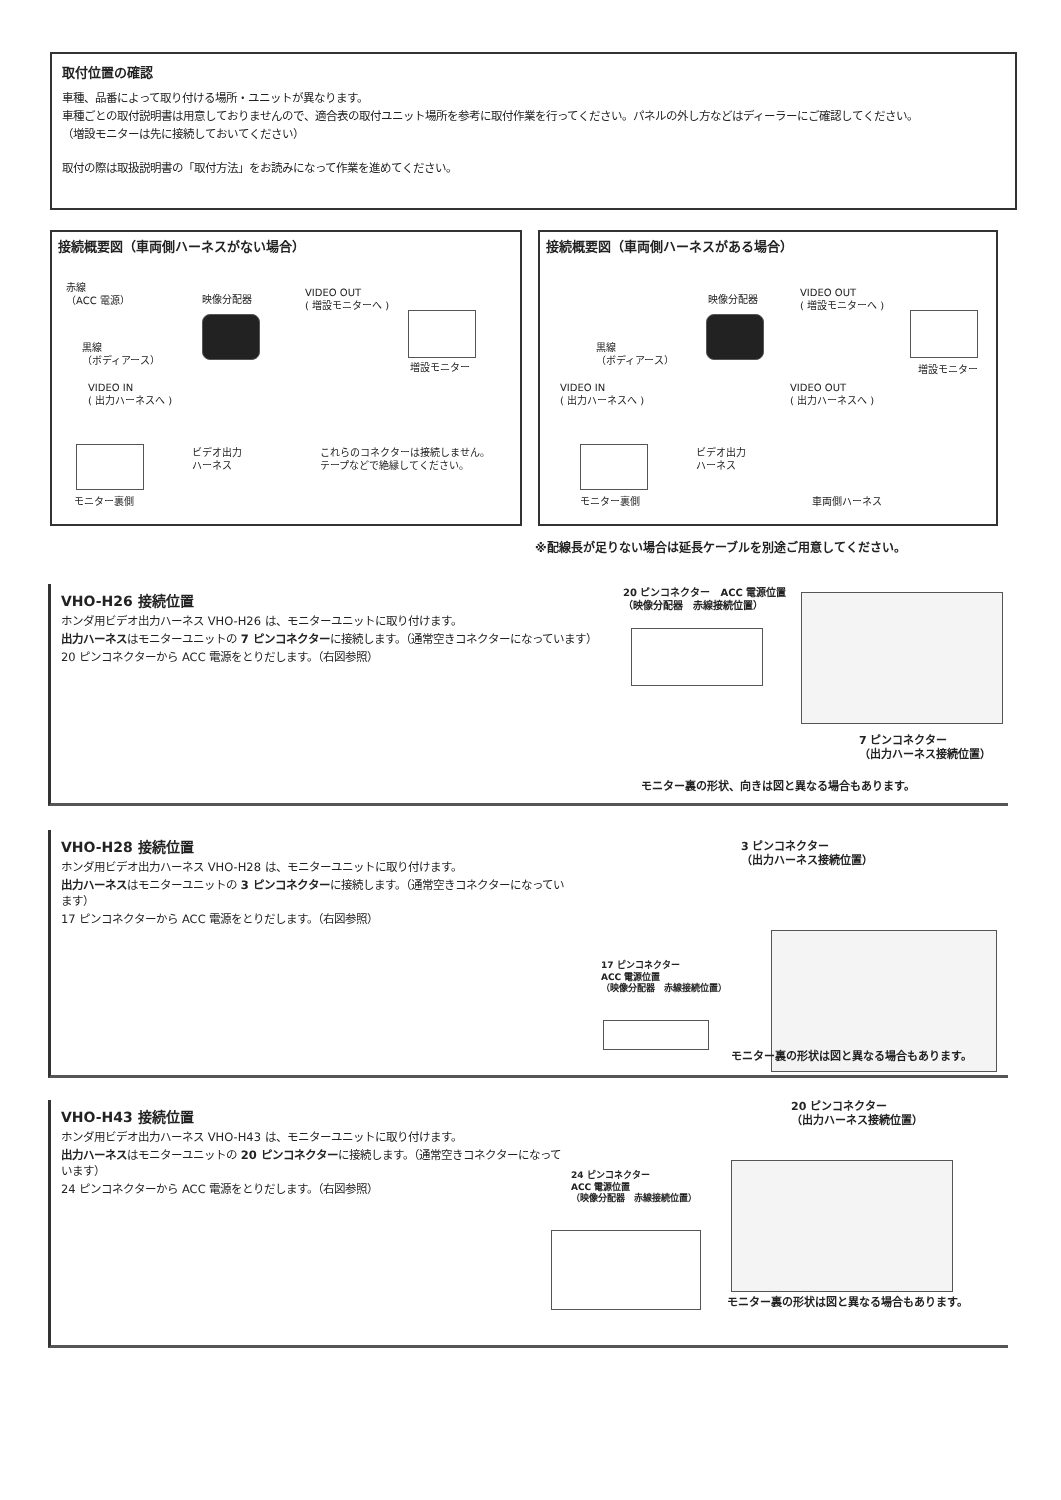取付位置の確認
車種、品番によって取り付ける場所・ユニットが異なります。
車種ごとの取付説明書は用意しておりませんので、適合表の取付ユニット場所を参考に取付作業を行ってください。パネルの外し方などはディーラーにご確認してください。
（増設モニターは先に接続しておいてください）
取付の際は取扱説明書の「取付方法」をお読みになって作業を進めてください。
接続概要図（車両側ハーネスがない場合）
赤線
（ACC 電源）
映像分配器
VIDEO OUT
( 増設モニターへ )
黒線
（ボディアース）
増設モニター
VIDEO IN
( 出力ハーネスへ )
ビデオ出力
ハーネス
これらのコネクターは接続しません。
テープなどで絶縁してください。
モニター裏側
接続概要図（車両側ハーネスがある場合）
映像分配器
VIDEO OUT
( 増設モニターへ )
黒線
（ボディアース）
増設モニター
VIDEO IN
( 出力ハーネスへ )
VIDEO OUT
( 出力ハーネスへ )
ビデオ出力
ハーネス
モニター裏側 車両側ハーネス
※配線長が足りない場合は延長ケーブルを別途ご用意してください。
VHO-H26 接続位置
ホンダ用ビデオ出力ハーネス VHO-H26 は、モニターユニットに取り付けます。
出力ハーネスはモニターユニットの 7 ピンコネクターに接続します。（通常空きコネクターになっています）
20 ピンコネクターから ACC 電源をとりだします。（右図参照）
20 ピンコネクター　ACC 電源位置
（映像分配器　赤線接続位置）
7 ピンコネクター
（出力ハーネス接続位置）
モニター裏の形状、向きは図と異なる場合もあります。
VHO-H28 接続位置
ホンダ用ビデオ出力ハーネス VHO-H28 は、モニターユニットに取り付けます。
出力ハーネスはモニターユニットの 3 ピンコネクターに接続します。（通常空きコネクターになっています）
17 ピンコネクターから ACC 電源をとりだします。（右図参照）
3 ピンコネクター
（出力ハーネス接続位置）
17 ピンコネクター
ACC 電源位置
（映像分配器　赤線接続位置）
モニター裏の形状は図と異なる場合もあります。
VHO-H43 接続位置
ホンダ用ビデオ出力ハーネス VHO-H43 は、モニターユニットに取り付けます。
出力ハーネスはモニターユニットの 20 ピンコネクターに接続します。（通常空きコネクターになっています）
24 ピンコネクターから ACC 電源をとりだします。（右図参照）
20 ピンコネクター
（出力ハーネス接続位置）
24 ピンコネクター
ACC 電源位置
（映像分配器　赤線接続位置）
モニター裏の形状は図と異なる場合もあります。